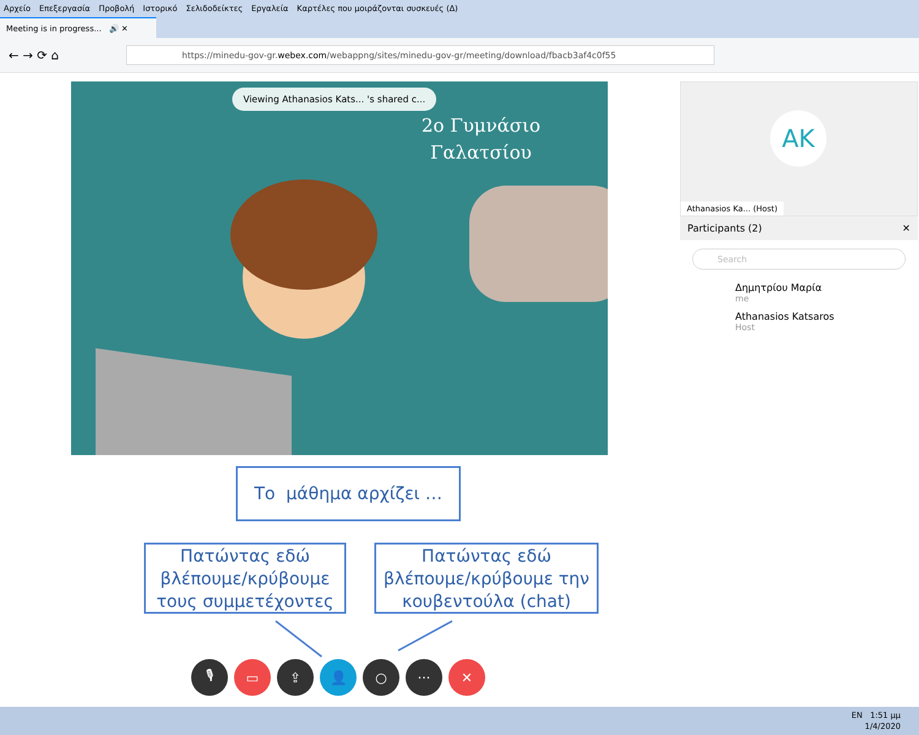Αρχείο Επεξεργασία Προβολή Ιστορικό Σελιδοδείκτες Εργαλεία Καρτέλες που μοιράζονται συσκευές (Δ)
Meeting is in progress... 🔊 ✕
← → ⟳ ⌂
https://minedu-gov-gr. webex.com /webappng/sites/minedu-gov-gr/meeting/download/fbacb3af4c0f55
Viewing Athanasios Kats... 's shared c...
2ο Γυμνάσιο
Γαλατσίου
AK
Athanasios Ka... (Host)
Participants (2) ✕
Search
Δημητρίου Μαρία
me
Athanasios Katsaros
Host
Το μάθημα αρχίζει …
Πατώντας εδώ βλέπουμε/κρύβουμε τους συμμετέχοντες
Πατώντας εδώ βλέπουμε/κρύβουμε την κουβεντούλα (chat)
🎙 ▭ ⇪ 👤 ○ ··· ✕
EN 1:51 μμ
1/4/2020